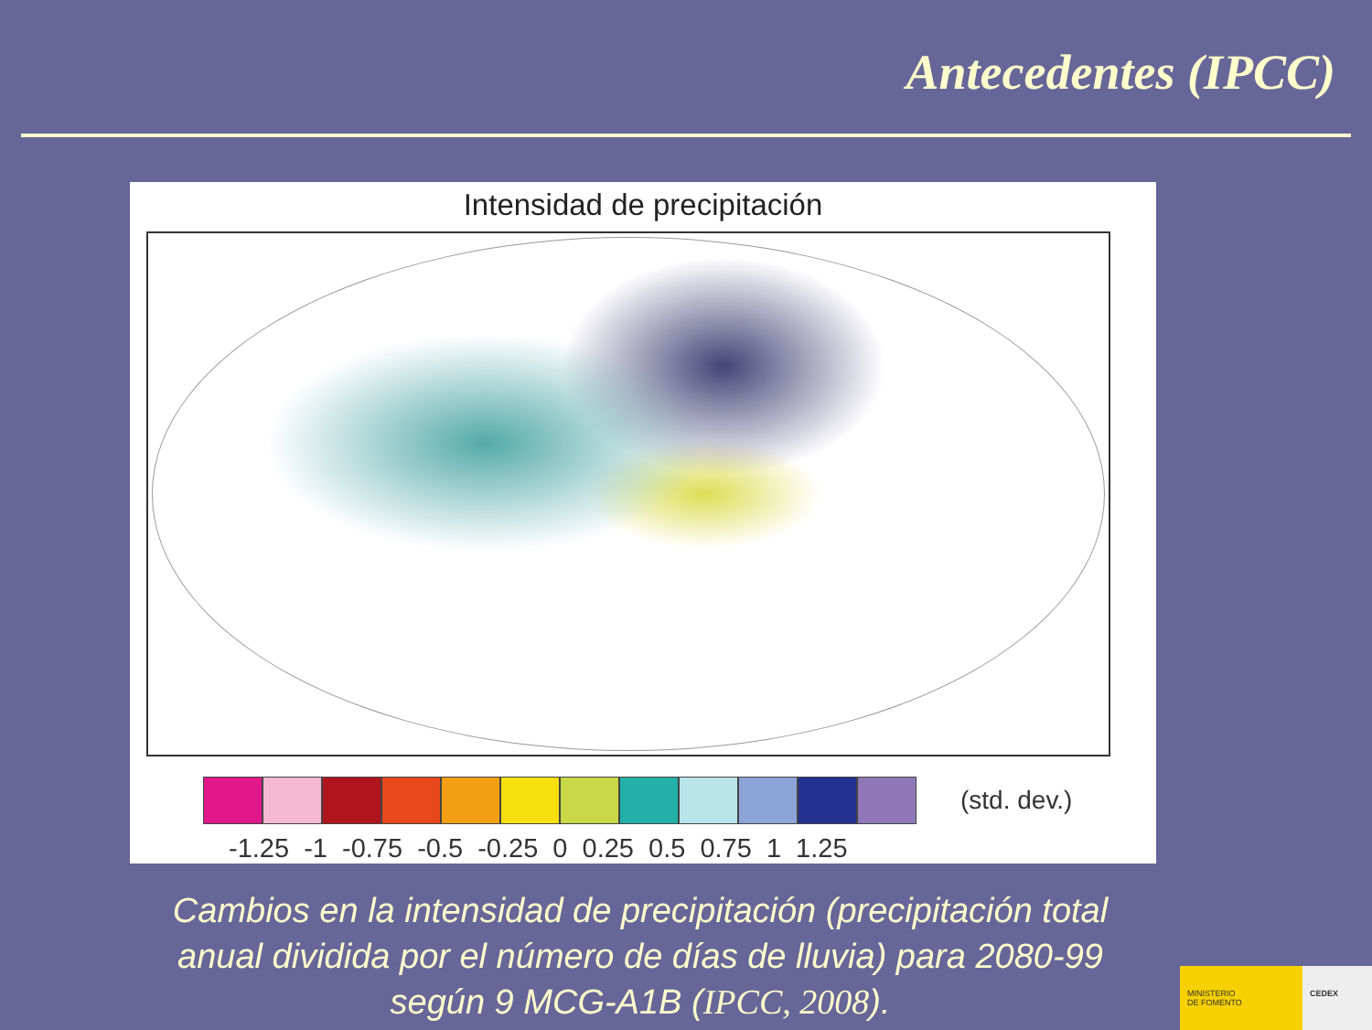Antecedentes (IPCC)
Intensidad de precipitación
(std. dev.)
-1.25 -1 -0.75 -0.5 -0.25 0 0.25 0.5 0.75 1 1.25
Cambios en la intensidad de precipitación (precipitación total anual dividida por el número de días de lluvia) para 2080-99 según 9 MCG-A1B (IPCC, 2008).
MINISTERIO
DE FOMENTO
CEDEX